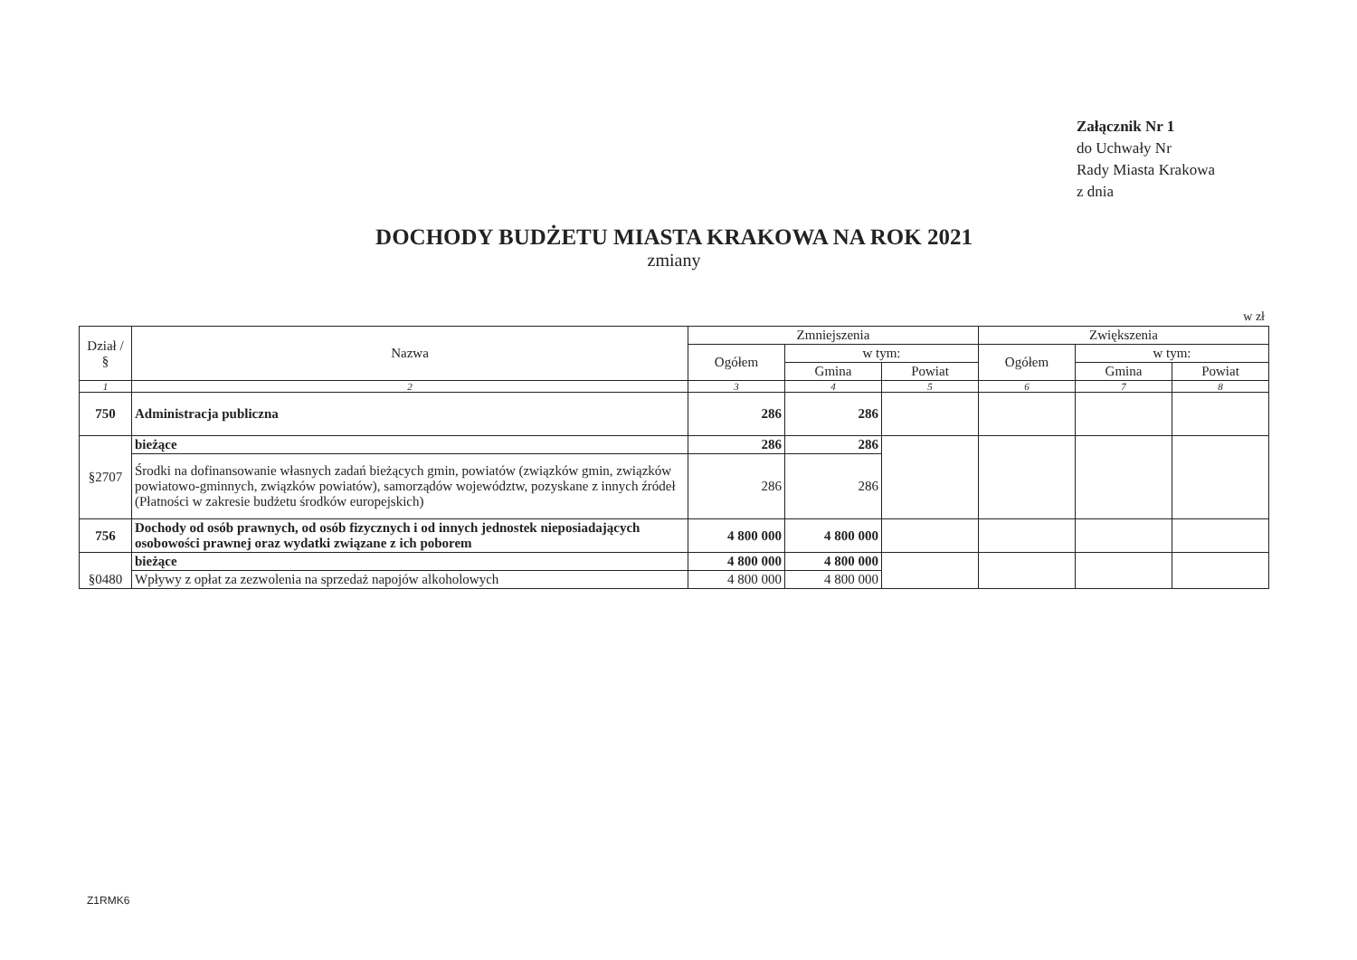Załącznik Nr 1
do Uchwały Nr
Rady Miasta Krakowa
z dnia
DOCHODY BUDŻETU MIASTA KRAKOWA NA ROK 2021
zmiany
w zł
| Dział / § | Nazwa | Zmniejszenia | | | Zwiększenia | | |
| --- | --- | --- | --- | --- | --- | --- | --- |
| | | Ogółem | w tym: | | Ogółem | w tym: | |
| | | | Gmina | Powiat | | Gmina | Powiat |
| 1 | 2 | 3 | 4 | 5 | 6 | 7 | 8 |
| 750 | Administracja publiczna | 286 | 286 | | | | |
| §2707 | bieżące | 286 | 286 | | | | |
| | Środki na dofinansowanie własnych zadań bieżących gmin, powiatów (związków gmin, związków powiatowo-gminnych, związków powiatów), samorządów województw, pozyskane z innych źródeł (Płatności w zakresie budżetu środków europejskich) | 286 | 286 | | | | |
| 756 | Dochody od osób prawnych, od osób fizycznych i od innych jednostek nieposiadających osobowości prawnej oraz wydatki związane z ich poborem | 4 800 000 | 4 800 000 | | | | |
| §0480 | bieżące | 4 800 000 | 4 800 000 | | | | |
| | Wpływy z opłat za zezwolenia na sprzedaż napojów alkoholowych | 4 800 000 | 4 800 000 | | | | |
Z1RMK6